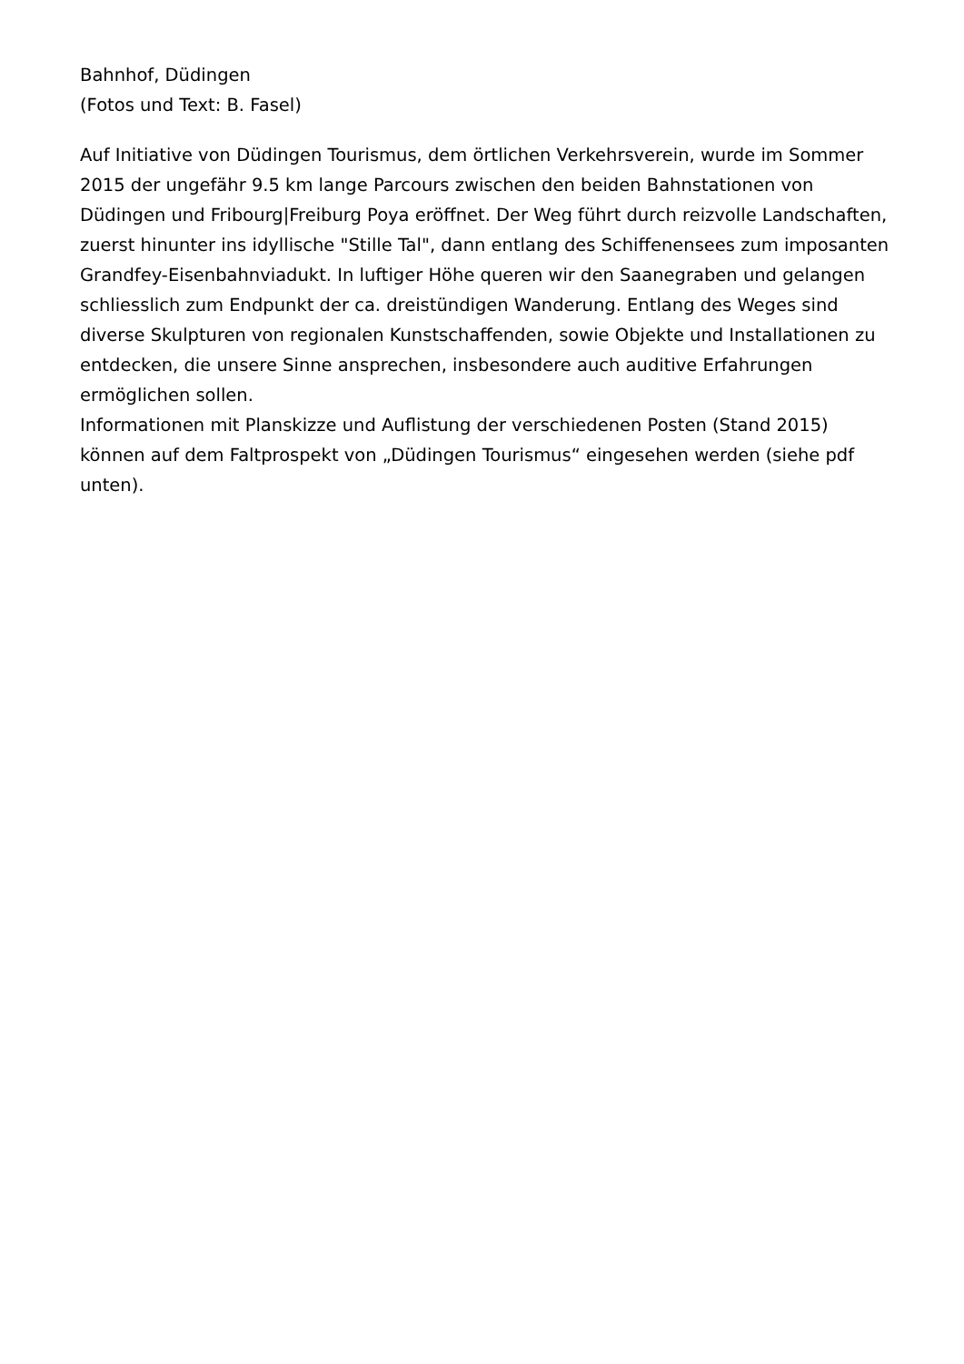Bahnhof, Düdingen
(Fotos und Text: B. Fasel)
Auf Initiative von Düdingen Tourismus, dem örtlichen Verkehrsverein, wurde im Sommer 2015 der ungefähr 9.5 km lange Parcours zwischen den beiden Bahnstationen von Düdingen und Fribourg|Freiburg Poya eröffnet. Der Weg führt durch reizvolle Landschaften, zuerst hinunter ins idyllische "Stille Tal", dann entlang des Schiffenensees zum imposanten Grandfey-Eisenbahnviadukt. In luftiger Höhe queren wir den Saanegraben und gelangen schliesslich zum Endpunkt der ca. dreistündigen Wanderung. Entlang des Weges sind diverse Skulpturen von regionalen Kunstschaffenden, sowie Objekte und Installationen zu entdecken, die unsere Sinne ansprechen, insbesondere auch auditive Erfahrungen ermöglichen sollen.
Informationen mit Planskizze und Auflistung der verschiedenen Posten (Stand 2015) können auf dem Faltprospekt von „Düdingen Tourismus“ eingesehen werden (siehe pdf unten).